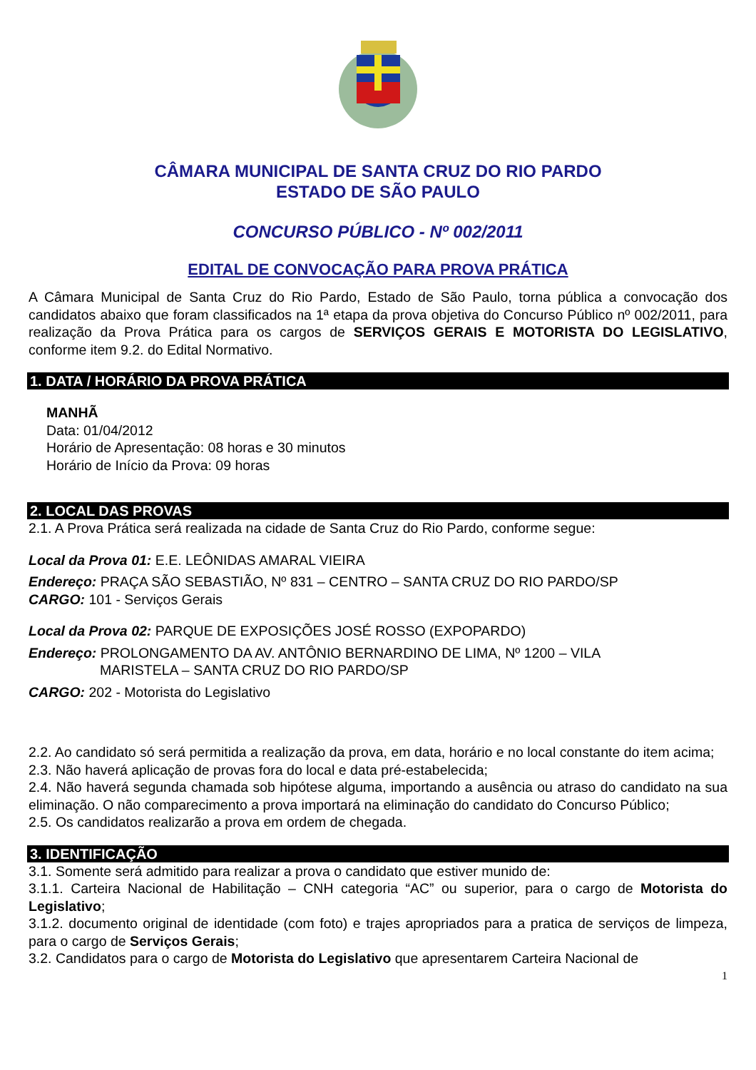CÂMARA MUNICIPAL DE SANTA CRUZ DO RIO PARDO
ESTADO DE SÃO PAULO
CONCURSO PÚBLICO - Nº 002/2011
EDITAL DE CONVOCAÇÃO PARA PROVA PRÁTICA
A Câmara Municipal de Santa Cruz do Rio Pardo, Estado de São Paulo, torna pública a convocação dos candidatos abaixo que foram classificados na 1ª etapa da prova objetiva do Concurso Público nº 002/2011, para realização da Prova Prática para os cargos de SERVIÇOS GERAIS E MOTORISTA DO LEGISLATIVO, conforme item 9.2. do Edital Normativo.
1. DATA / HORÁRIO DA PROVA PRÁTICA
MANHÃ
Data: 01/04/2012
Horário de Apresentação: 08 horas e 30 minutos
Horário de Início da Prova: 09 horas
2. LOCAL DAS PROVAS
2.1. A Prova Prática será realizada na cidade de Santa Cruz do Rio Pardo, conforme segue:
Local da Prova 01: E.E. LEÔNIDAS AMARAL VIEIRA
Endereço: PRAÇA SÃO SEBASTIÃO, Nº 831 – CENTRO – SANTA CRUZ DO RIO PARDO/SP
CARGO: 101 - Serviços Gerais
Local da Prova 02: PARQUE DE EXPOSIÇÕES JOSÉ ROSSO (EXPOPARDO)
Endereço: PROLONGAMENTO DA AV. ANTÔNIO BERNARDINO DE LIMA, Nº 1200 – VILA
MARISTELA – SANTA CRUZ DO RIO PARDO/SP
CARGO: 202 - Motorista do Legislativo
2.2. Ao candidato só será permitida a realização da prova, em data, horário e no local constante do item acima;
2.3. Não haverá aplicação de provas fora do local e data pré-estabelecida;
2.4. Não haverá segunda chamada sob hipótese alguma, importando a ausência ou atraso do candidato na sua eliminação. O não comparecimento a prova importará na eliminação do candidato do Concurso Público;
2.5. Os candidatos realizarão a prova em ordem de chegada.
3. IDENTIFICAÇÃO
3.1. Somente será admitido para realizar a prova o candidato que estiver munido de:
3.1.1. Carteira Nacional de Habilitação – CNH categoria “AC” ou superior, para o cargo de Motorista do Legislativo;
3.1.2. documento original de identidade (com foto) e trajes apropriados para a pratica de serviços de limpeza, para o cargo de Serviços Gerais;
3.2. Candidatos para o cargo de Motorista do Legislativo que apresentarem Carteira Nacional de
1